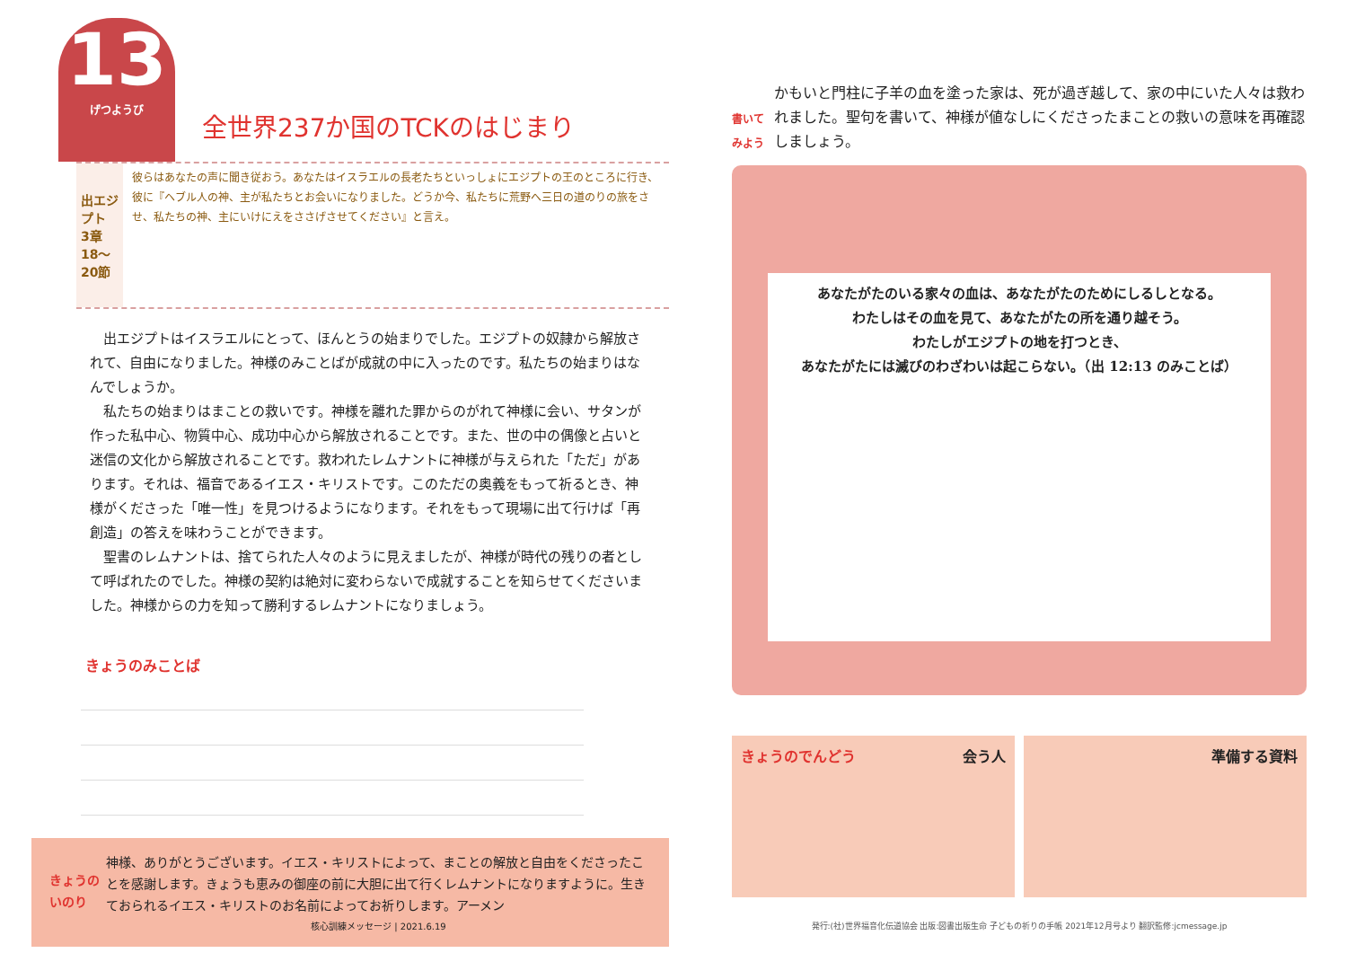13 げつようび
全世界237か国のTCKのはじまり
出エジプト
3章18～20節
彼らはあなたの声に聞き従おう。あなたはイスラエルの長老たちといっしょにエジプトの王のところに行き、彼に『ヘブル人の神、主が私たちとお会いになりました。どうか今、私たちに荒野へ三日の道のりの旅をさせ、私たちの神、主にいけにえをささげさせてください』と言え。
出エジプトはイスラエルにとって、ほんとうの始まりでした。エジプトの奴隷から解放されて、自由になりました。神様のみことばが成就の中に入ったのです。私たちの始まりはなんでしょうか。
私たちの始まりはまことの救いです。神様を離れた罪からのがれて神様に会い、サタンが作った私中心、物質中心、成功中心から解放されることです。また、世の中の偶像と占いと迷信の文化から解放されることです。救われたレムナントに神様が与えられた「ただ」があります。それは、福音であるイエス・キリストです。このただの奥義をもって祈るとき、神様がくださった「唯一性」を見つけるようになります。それをもって現場に出て行けば「再創造」の答えを味わうことができます。
聖書のレムナントは、捨てられた人々のように見えましたが、神様が時代の残りの者として呼ばれたのでした。神様の契約は絶対に変わらないで成就することを知らせてくださいました。神様からの力を知って勝利するレムナントになりましょう。
きょうのみことば
きょうのいのり
神様、ありがとうございます。イエス・キリストによって、まことの解放と自由をくださったことを感謝します。きょうも恵みの御座の前に大胆に出て行くレムナントになりますように。生きておられるイエス・キリストのお名前によってお祈りします。アーメン
核心訓練メッセージ | 2021.6.19
書いてみよう
かもいと門柱に子羊の血を塗った家は、死が過ぎ越して、家の中にいた人々は救われました。聖句を書いて、神様が値なしにくださったまことの救いの意味を再確認しましょう。
あなたがたのいる家々の血は、あなたがたのためにしるしとなる。
わたしはその血を見て、あなたがたの所を通り越そう。
わたしがエジプトの地を打つとき、
あなたがたには滅びのわざわいは起こらない。（出 12:13 のみことば）
きょうのでんどう 会う人 準備する資料
発行:(社)世界福音化伝道協会 出版:図書出版生命 子どもの祈りの手帳 2021年12月号より 翻訳監修:jcmessage.jp